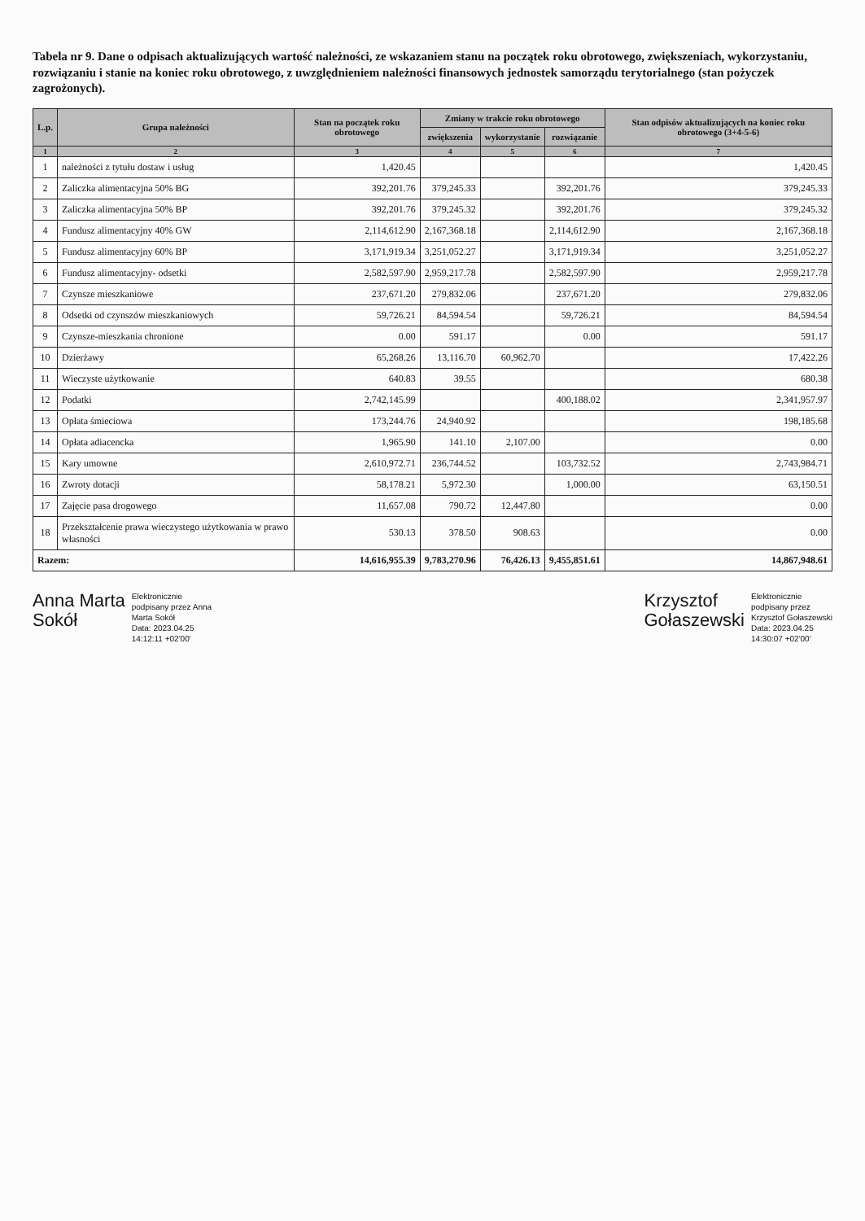Tabela nr 9. Dane o odpisach aktualizujących wartość należności, ze wskazaniem stanu na początek roku obrotowego, zwiększeniach, wykorzystaniu, rozwiązaniu i stanie na koniec roku obrotowego, z uwzględnieniem należności finansowych jednostek samorządu terytorialnego (stan pożyczek zagrożonych).
| L.p. | Grupa należności | Stan na początek roku obrotowego | Zmiany w trakcie roku obrotowego | | | Stan odpisów aktualizujących na koniec roku obrotowego (3+4-5-6) |
| --- | --- | --- | --- | --- | --- | --- |
| | | | zwiększenia | wykorzystanie | rozwiązanie | |
| 1 | 2 | 3 | 4 | 5 | 6 | 7 |
| 1 | należności z tytułu dostaw i usług | 1,420.45 | | | | 1,420.45 |
| 2 | Zaliczka alimentacyjna 50% BG | 392,201.76 | 379,245.33 | | 392,201.76 | 379,245.33 |
| 3 | Zaliczka alimentacyjna 50% BP | 392,201.76 | 379,245.32 | | 392,201.76 | 379,245.32 |
| 4 | Fundusz alimentacyjny 40% GW | 2,114,612.90 | 2,167,368.18 | | 2,114,612.90 | 2,167,368.18 |
| 5 | Fundusz alimentacyjny 60% BP | 3,171,919.34 | 3,251,052.27 | | 3,171,919.34 | 3,251,052.27 |
| 6 | Fundusz alimentacyjny- odsetki | 2,582,597.90 | 2,959,217.78 | | 2,582,597.90 | 2,959,217.78 |
| 7 | Czynsze mieszkaniowe | 237,671.20 | 279,832.06 | | 237,671.20 | 279,832.06 |
| 8 | Odsetki od czynszów mieszkaniowych | 59,726.21 | 84,594.54 | | 59,726.21 | 84,594.54 |
| 9 | Czynsze-mieszkania chronione | 0.00 | 591.17 | | 0.00 | 591.17 |
| 10 | Dzierżawy | 65,268.26 | 13,116.70 | 60,962.70 | | 17,422.26 |
| 11 | Wieczyste użytkowanie | 640.83 | 39.55 | | | 680.38 |
| 12 | Podatki | 2,742,145.99 | | | 400,188.02 | 2,341,957.97 |
| 13 | Opłata śmieciowa | 173,244.76 | 24,940.92 | | | 198,185.68 |
| 14 | Opłata adiacencka | 1,965.90 | 141.10 | 2,107.00 | | 0.00 |
| 15 | Kary umowne | 2,610,972.71 | 236,744.52 | | 103,732.52 | 2,743,984.71 |
| 16 | Zwroty dotacji | 58,178.21 | 5,972.30 | | 1,000.00 | 63,150.51 |
| 17 | Zajęcie pasa drogowego | 11,657.08 | 790.72 | 12,447.80 | | 0.00 |
| 18 | Przekształcenie prawa wieczystego użytkowania w prawo własności | 530.13 | 378.50 | 908.63 | | 0.00 |
| Razem: | | 14,616,955.39 | 9,783,270.96 | 76,426.13 | 9,455,851.61 | 14,867,948.61 |
Anna Marta
Sokół
Elektronicznie
podpisany przez Anna
Marta Sokół
Data: 2023.04.25
14:12:11 +02'00'
Krzysztof
Gołaszewski
Elektronicznie
podpisany przez
Krzysztof Gołaszewski
Data: 2023.04.25
14:30:07 +02'00'